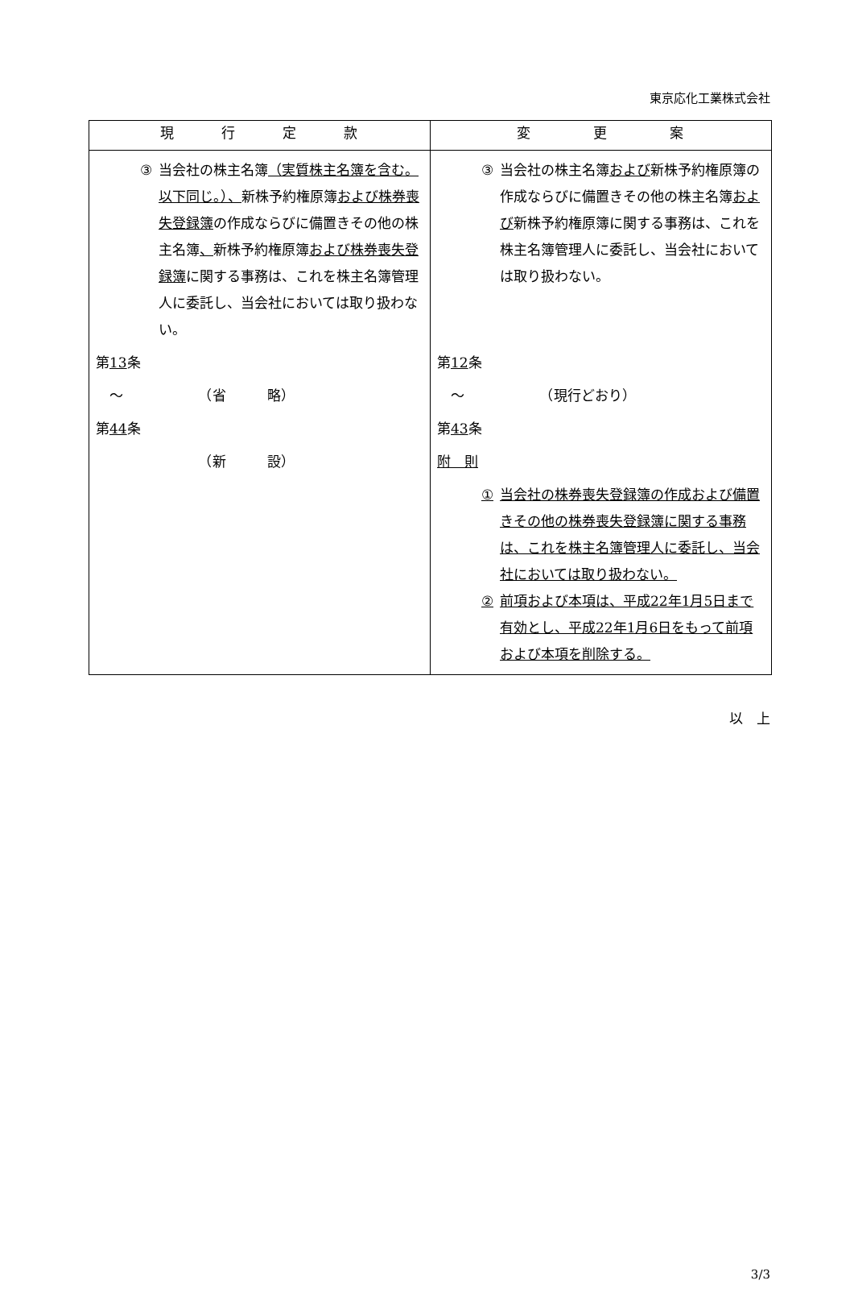東京応化工業株式会社
| 現 行 定 款 | 変 更 案 |
| --- | --- |
| ③ 当会社の株主名簿 （実質株主名簿を含む。以下同じ。）、 新株予約権原簿 および株券喪失登録簿 の作成ならびに備置きその他の株主名簿 、 新株予約権原簿 および株券喪失登録簿 に関する事務は、これを株主名簿管理人に委託し、当会社においては取り扱わない。 第 13 条 〜 （省 略） 第 44 条 （新 設） | ③ 当会社の株主名簿 および 新株予約権原簿の作成ならびに備置きその他の株主名簿 および 新株予約権原簿に関する事務は、これを株主名簿管理人に委託し、当会社においては取り扱わない。 第 12 条 〜 （現行どおり） 第 43 条 附 則 ① 当会社の株券喪失登録簿の作成および備置きその他の株券喪失登録簿に関する事務は、これを株主名簿管理人に委託し、当会社においては取り扱わない。 ② 前項および本項は、平成22年1月5日まで有効とし、平成22年1月6日をもって前項および本項を削除する。 |
以　上
3/3